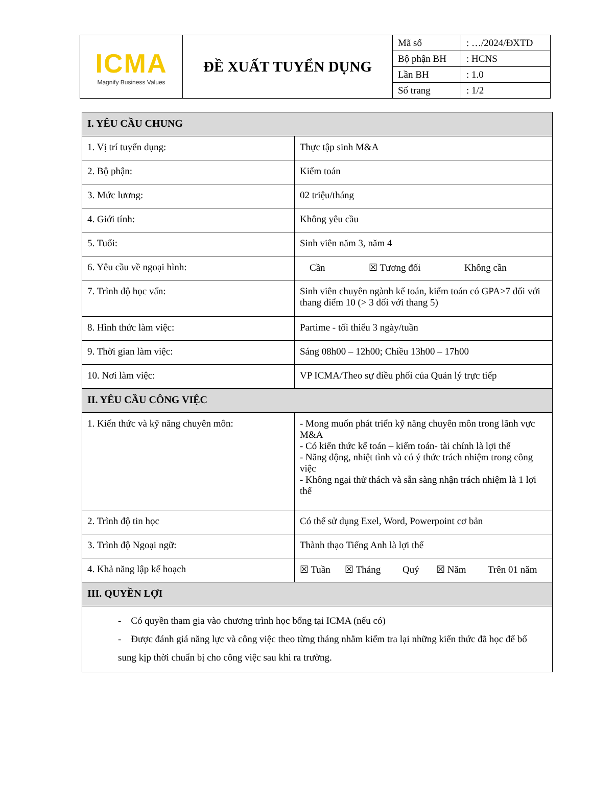| ICMA Magnify Business Values | ĐỀ XUẤT TUYỂN DỤNG | Mã số | : …/2024/ĐXTD |
| | | Bộ phận BH | : HCNS |
| | | Lần BH | : 1.0 |
| | | Số trang | : 1/2 |
| I. YÊU CẦU CHUNG | |
| 1. Vị trí tuyển dụng: | Thực tập sinh M&A |
| 2. Bộ phận: | Kiểm toán |
| 3. Mức lương: | 02 triệu/tháng |
| 4. Giới tính: | Không yêu cầu |
| 5. Tuổi: | Sinh viên năm 3, năm 4 |
| 6. Yêu cầu về ngoại hình: | Cần ☒ Tương đối Không cần |
| 7. Trình độ học vấn: | Sinh viên chuyên ngành kế toán, kiểm toán có GPA>7 đối với thang điểm 10 (> 3 đối với thang 5) |
| 8. Hình thức làm việc: | Partime - tối thiểu 3 ngày/tuần |
| 9. Thời gian làm việc: | Sáng 08h00 – 12h00; Chiều 13h00 – 17h00 |
| 10. Nơi làm việc: | VP ICMA/Theo sự điều phối của Quản lý trực tiếp |
| II. YÊU CẦU CÔNG VIỆC | |
| 1. Kiến thức và kỹ năng chuyên môn: | - Mong muốn phát triển kỹ năng chuyên môn trong lãnh vực M&A - Có kiến thức kế toán – kiểm toán- tài chính là lợi thế - Năng động, nhiệt tình và có ý thức trách nhiệm trong công việc - Không ngại thử thách và sẵn sàng nhận trách nhiệm là 1 lợi thế |
| 2. Trình độ tin học | Có thể sử dụng Exel, Word, Powerpoint cơ bản |
| 3. Trình độ Ngoại ngữ: | Thành thạo Tiếng Anh là lợi thế |
| 4. Khả năng lập kế hoạch | ☒ Tuần ☒ Tháng Quý ☒ Năm Trên 01 năm |
| III. QUYỀN LỢI | |
| - Có quyền tham gia vào chương trình học bổng tại ICMA (nếu có) - Được đánh giá năng lực và công việc theo từng tháng nhằm kiểm tra lại những kiến thức đã học để bổ sung kịp thời chuẩn bị cho công việc sau khi ra trường. | |